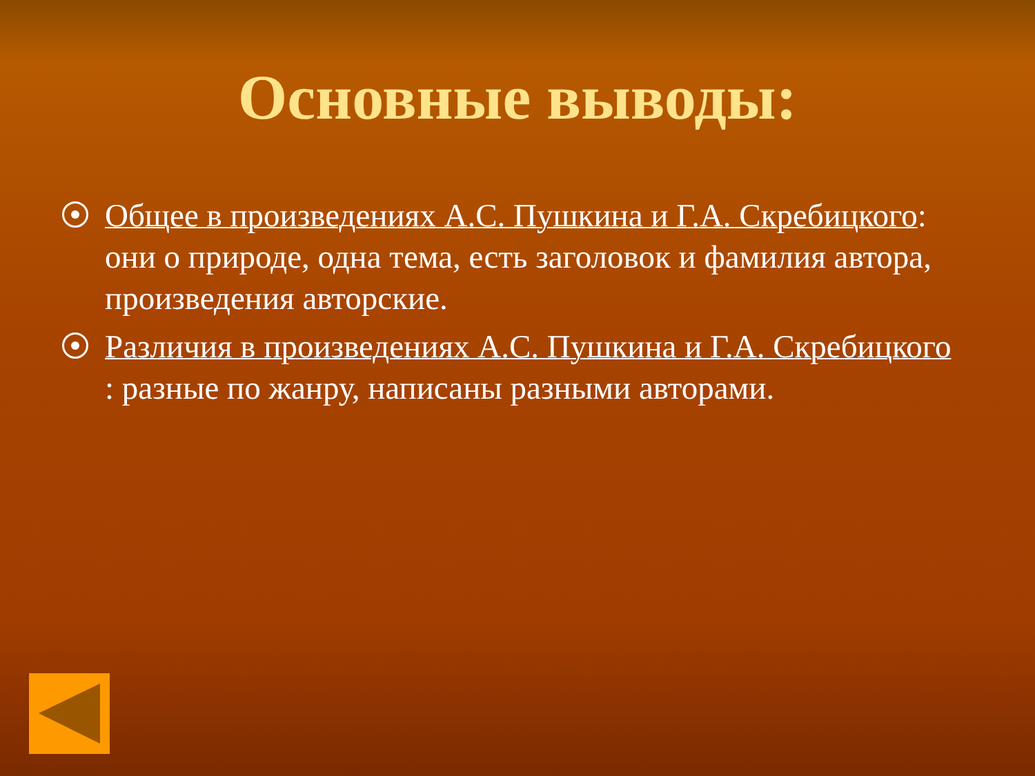Основные выводы:
Общее в произведениях А.С. Пушкина и Г.А. Скребицкого: они о природе, одна тема, есть заголовок и фамилия автора, произведения авторские.
Различия в произведениях А.С. Пушкина и Г.А. Скребицкого : разные по жанру, написаны разными авторами.